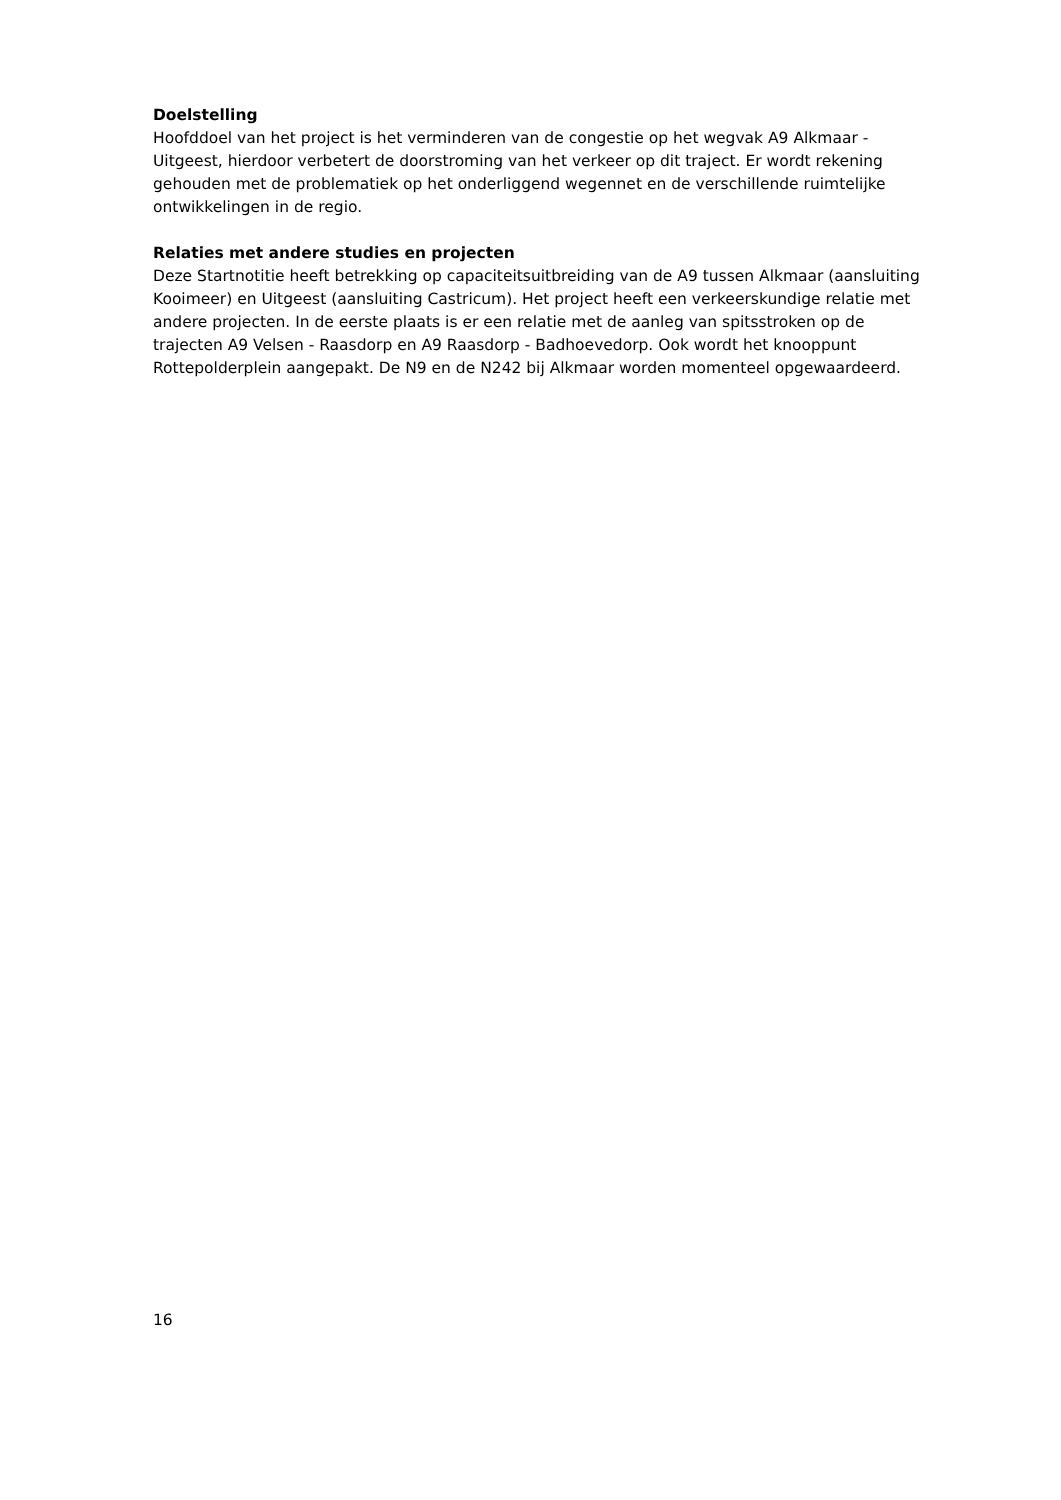Doelstelling
Hoofddoel van het project is het verminderen van de congestie op het wegvak A9 Alkmaar - Uitgeest, hierdoor verbetert de doorstroming van het verkeer op dit traject. Er wordt rekening gehouden met de problematiek op het onderliggend wegennet en de verschillende ruimtelijke ontwikkelingen in de regio.
Relaties met andere studies en projecten
Deze Startnotitie heeft betrekking op capaciteitsuitbreiding van de A9 tussen Alkmaar (aansluiting Kooimeer) en Uitgeest (aansluiting Castricum). Het project heeft een verkeerskundige relatie met andere projecten. In de eerste plaats is er een relatie met de aanleg van spitsstroken op de trajecten A9 Velsen - Raasdorp en A9 Raasdorp - Badhoevedorp. Ook wordt het knooppunt Rottepolderplein aangepakt. De N9 en de N242 bij Alkmaar worden momenteel opgewaardeerd.
16